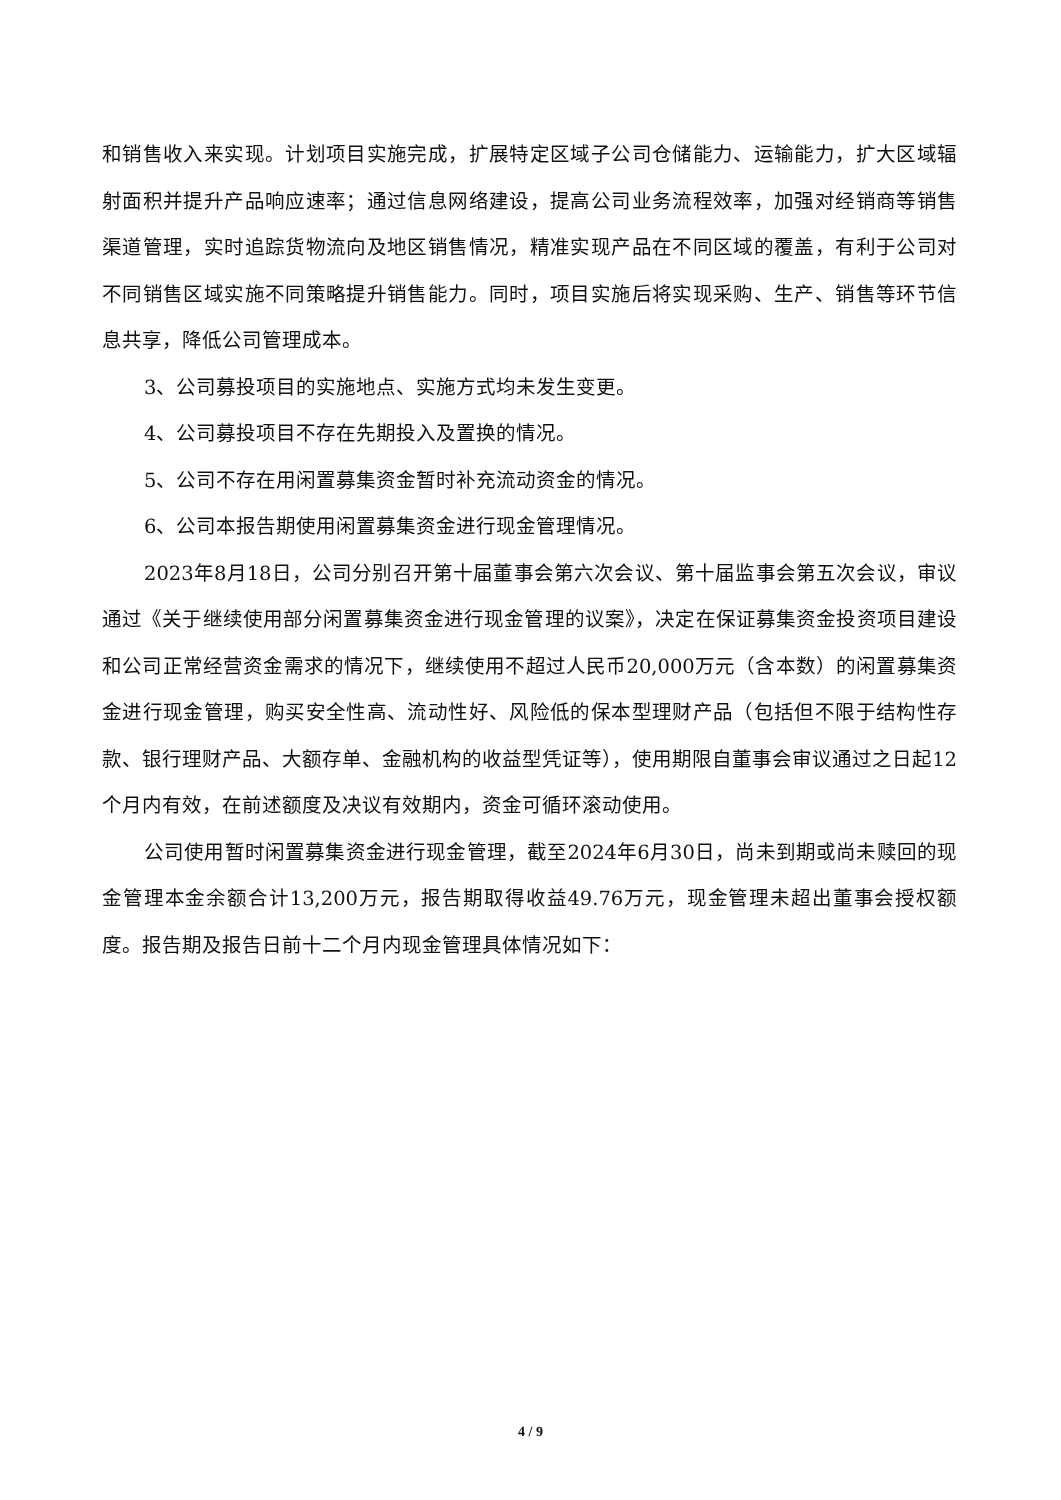和销售收入来实现。计划项目实施完成，扩展特定区域子公司仓储能力、运输能力，扩大区域辐射面积并提升产品响应速率；通过信息网络建设，提高公司业务流程效率，加强对经销商等销售渠道管理，实时追踪货物流向及地区销售情况，精准实现产品在不同区域的覆盖，有利于公司对不同销售区域实施不同策略提升销售能力。同时，项目实施后将实现采购、生产、销售等环节信息共享，降低公司管理成本。
3、公司募投项目的实施地点、实施方式均未发生变更。
4、公司募投项目不存在先期投入及置换的情况。
5、公司不存在用闲置募集资金暂时补充流动资金的情况。
6、公司本报告期使用闲置募集资金进行现金管理情况。
2023年8月18日，公司分别召开第十届董事会第六次会议、第十届监事会第五次会议，审议通过《关于继续使用部分闲置募集资金进行现金管理的议案》，决定在保证募集资金投资项目建设和公司正常经营资金需求的情况下，继续使用不超过人民币20,000万元（含本数）的闲置募集资金进行现金管理，购买安全性高、流动性好、风险低的保本型理财产品（包括但不限于结构性存款、银行理财产品、大额存单、金融机构的收益型凭证等），使用期限自董事会审议通过之日起12个月内有效，在前述额度及决议有效期内，资金可循环滚动使用。
公司使用暂时闲置募集资金进行现金管理，截至2024年6月30日，尚未到期或尚未赎回的现金管理本金余额合计13,200万元，报告期取得收益49.76万元，现金管理未超出董事会授权额度。报告期及报告日前十二个月内现金管理具体情况如下：
4 / 9